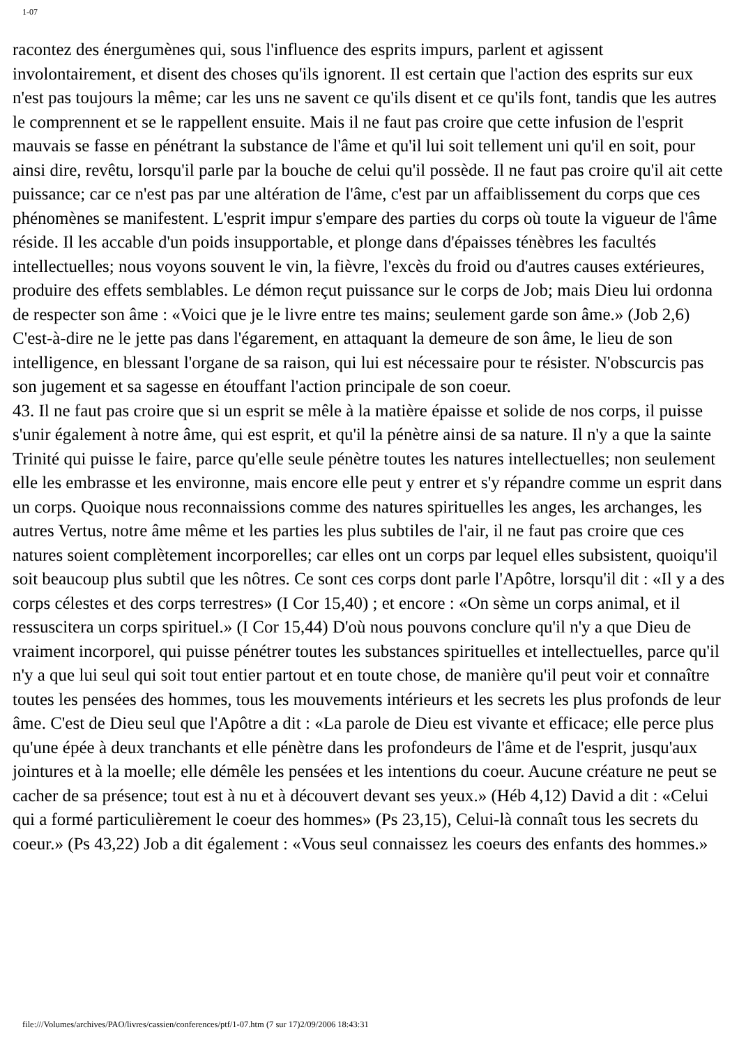1-07
racontez des énergumènes qui, sous l'influence des esprits impurs, parlent et agissent involontairement, et disent des choses qu'ils ignorent. Il est certain que l'action des esprits sur eux n'est pas toujours la même; car les uns ne savent ce qu'ils disent et ce qu'ils font, tandis que les autres le comprennent et se le rappellent ensuite. Mais il ne faut pas croire que cette infusion de l'esprit mauvais se fasse en pénétrant la substance de l'âme et qu'il lui soit tellement uni qu'il en soit, pour ainsi dire, revêtu, lorsqu'il parle par la bouche de celui qu'il possède. Il ne faut pas croire qu'il ait cette puissance; car ce n'est pas par une altération de l'âme, c'est par un affaiblissement du corps que ces phénomènes se manifestent. L'esprit impur s'empare des parties du corps où toute la vigueur de l'âme réside. Il les accable d'un poids insupportable, et plonge dans d'épaisses ténèbres les facultés intellectuelles; nous voyons souvent le vin, la fièvre, l'excès du froid ou d'autres causes extérieures, produire des effets semblables. Le démon reçut puissance sur le corps de Job; mais Dieu lui ordonna de respecter son âme : «Voici que je le livre entre tes mains; seulement garde son âme.» (Job 2,6) C'est-à-dire ne le jette pas dans l'égarement, en attaquant la demeure de son âme, le lieu de son intelligence, en blessant l'organe de sa raison, qui lui est nécessaire pour te résister. N'obscurcis pas son jugement et sa sagesse en étouffant l'action principale de son coeur.
43. Il ne faut pas croire que si un esprit se mêle à la matière épaisse et solide de nos corps, il puisse s'unir également à notre âme, qui est esprit, et qu'il la pénètre ainsi de sa nature. Il n'y a que la sainte Trinité qui puisse le faire, parce qu'elle seule pénètre toutes les natures intellectuelles; non seulement elle les embrasse et les environne, mais encore elle peut y entrer et s'y répandre comme un esprit dans un corps. Quoique nous reconnaissions comme des natures spirituelles les anges, les archanges, les autres Vertus, notre âme même et les parties les plus subtiles de l'air, il ne faut pas croire que ces natures soient complètement incorporelles; car elles ont un corps par lequel elles subsistent, quoiqu'il soit beaucoup plus subtil que les nôtres. Ce sont ces corps dont parle l'Apôtre, lorsqu'il dit : «Il y a des corps célestes et des corps terrestres» (I Cor 15,40) ; et encore : «On sème un corps animal, et il ressuscitera un corps spirituel.» (I Cor 15,44) D'où nous pouvons conclure qu'il n'y a que Dieu de vraiment incorporel, qui puisse pénétrer toutes les substances spirituelles et intellectuelles, parce qu'il n'y a que lui seul qui soit tout entier partout et en toute chose, de manière qu'il peut voir et connaître toutes les pensées des hommes, tous les mouvements intérieurs et les secrets les plus profonds de leur âme. C'est de Dieu seul que l'Apôtre a dit : «La parole de Dieu est vivante et efficace; elle perce plus qu'une épée à deux tranchants et elle pénètre dans les profondeurs de l'âme et de l'esprit, jusqu'aux jointures et à la moelle; elle démêle les pensées et les intentions du coeur. Aucune créature ne peut se cacher de sa présence; tout est à nu et à découvert devant ses yeux.» (Héb 4,12) David a dit : «Celui qui a formé particulièrement le coeur des hommes» (Ps 23,15), Celui-là connaît tous les secrets du coeur.» (Ps 43,22) Job a dit également : «Vous seul connaissez les coeurs des enfants des hommes.»
file:///Volumes/archives/PAO/livres/cassien/conferences/ptf/1-07.htm (7 sur 17)2/09/2006 18:43:31